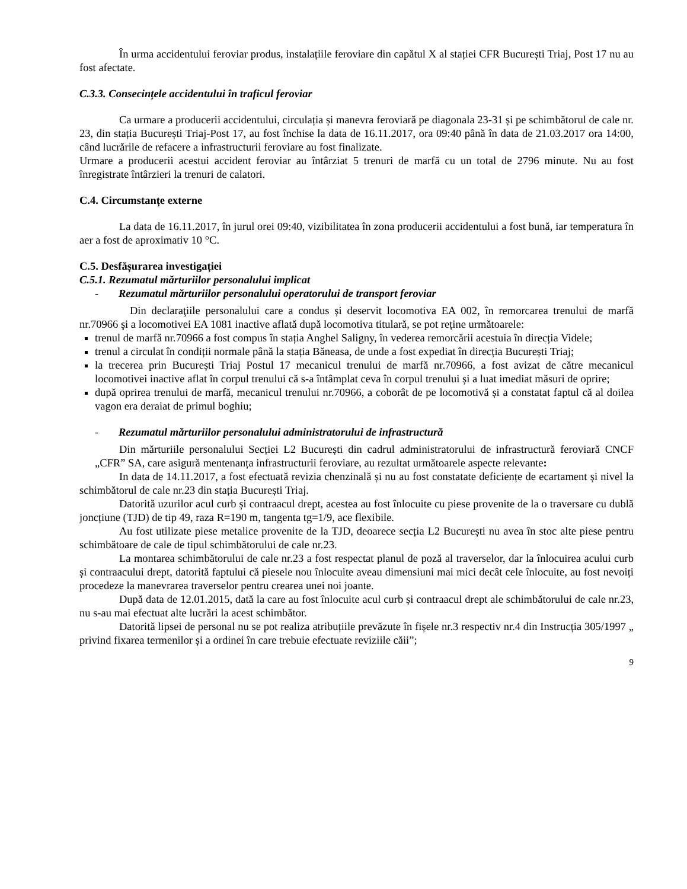În urma accidentului feroviar produs, instalațiile feroviare din capătul X al stației CFR București Triaj, Post 17 nu au fost afectate.
C.3.3. Consecințele accidentului în traficul feroviar
Ca urmare a producerii accidentului, circulația și manevra feroviară pe diagonala 23-31 și pe schimbătorul de cale nr. 23, din stația București Triaj-Post 17, au fost închise la data de 16.11.2017, ora 09:40 până în data de 21.03.2017 ora 14:00, când lucrările de refacere a infrastructurii feroviare au fost finalizate.
Urmare a producerii acestui accident feroviar au întârziat 5 trenuri de marfă cu un total de 2796 minute. Nu au fost înregistrate întârzieri la trenuri de calatori.
C.4. Circumstanțe externe
La data de 16.11.2017, în jurul orei 09:40, vizibilitatea în zona producerii accidentului a fost bună, iar temperatura în aer a fost de aproximativ 10 °C.
C.5. Desfășurarea investigației
C.5.1. Rezumatul mărturiilor personalului implicat
- Rezumatul mărturiilor personalului operatorului de transport feroviar
Din declaraţiile personalului care a condus și deservit locomotiva EA 002, în remorcarea trenului de marfă nr.70966 şi a locomotivei EA 1081 inactive aflată după locomotiva titulară, se pot reține următoarele:
trenul de marfă nr.70966 a fost compus în stația Anghel Saligny, în vederea remorcării acestuia în direcția Videle;
trenul a circulat în condiții normale până la stația Băneasa, de unde a fost expediat în direcția București Triaj;
la trecerea prin București Triaj Postul 17 mecanicul trenului de marfă nr.70966, a fost avizat de către mecanicul locomotivei inactive aflat în corpul trenului că s-a întâmplat ceva în corpul trenului și a luat imediat măsuri de oprire;
după oprirea trenului de marfă, mecanicul trenului nr.70966, a coborât de pe locomotivă și a constatat faptul că al doilea vagon era deraiat de primul boghiu;
- Rezumatul mărturiilor personalului administratorului de infrastructură
Din mărturiile personalului Secției L2 București din cadrul administratorului de infrastructură feroviară CNCF „CFR” SA, care asigură mentenanța infrastructurii feroviare, au rezultat următoarele aspecte relevante:
In data de 14.11.2017, a fost efectuată revizia chenzinală și nu au fost constatate deficiențe de ecartament și nivel la schimbătorul de cale nr.23 din stația București Triaj.
Datorită uzurilor acul curb și contraacul drept, acestea au fost înlocuite cu piese provenite de la o traversare cu dublă joncțiune (TJD) de tip 49, raza R=190 m, tangenta tg=1/9, ace flexibile.
Au fost utilizate piese metalice provenite de la TJD, deoarece secția L2 București nu avea în stoc alte piese pentru schimbătoare de cale de tipul schimbătorului de cale nr.23.
La montarea schimbătorului de cale nr.23 a fost respectat planul de poză al traverselor, dar la înlocuirea acului curb și contraacului drept, datorită faptului că piesele nou înlocuite aveau dimensiuni mai mici decât cele înlocuite, au fost nevoiți procedeze la manevrarea traverselor pentru crearea unei noi joante.
După data de 12.01.2015, dată la care au fost înlocuite acul curb și contraacul drept ale schimbătorului de cale nr.23, nu s-au mai efectuat alte lucrări la acest schimbător.
Datorită lipsei de personal nu se pot realiza atribuțiile prevăzute în fișele nr.3 respectiv nr.4 din Instrucția 305/1997 „ privind fixarea termenilor și a ordinei în care trebuie efectuate reviziile căii”;
9